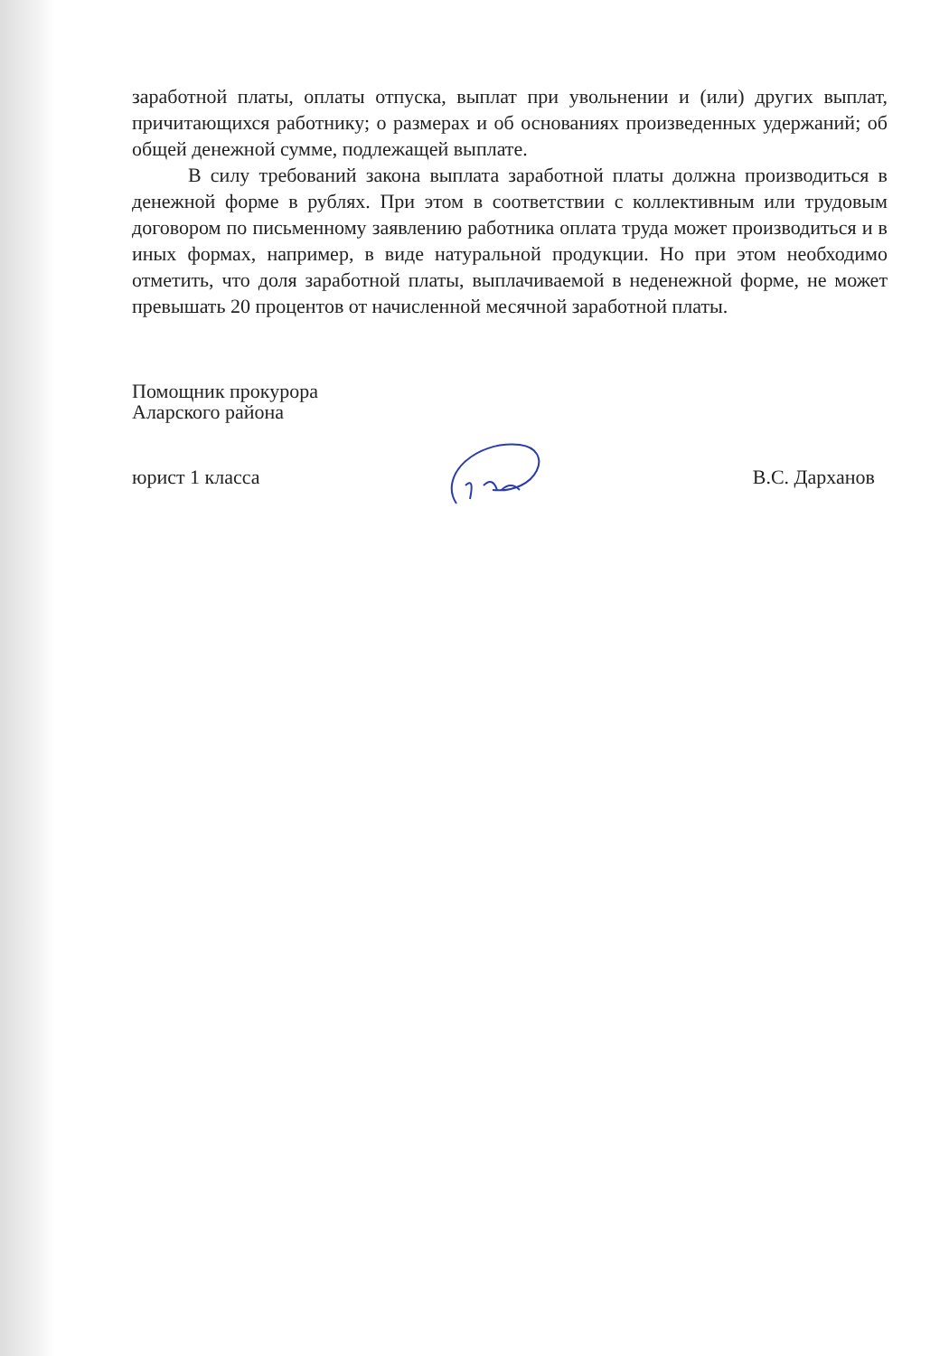заработной платы, оплаты отпуска, выплат при увольнении и (или) других выплат, причитающихся работнику; о размерах и об основаниях произведенных удержаний; об общей денежной сумме, подлежащей выплате.
В силу требований закона выплата заработной платы должна производиться в денежной форме в рублях. При этом в соответствии с коллективным или трудовым договором по письменному заявлению работника оплата труда может производиться и в иных формах, например, в виде натуральной продукции. Но при этом необходимо отметить, что доля заработной платы, выплачиваемой в неденежной форме, не может превышать 20 процентов от начисленной месячной заработной платы.
Помощник прокурора
Аларского района
юрист 1 класса В.С. Дарханов